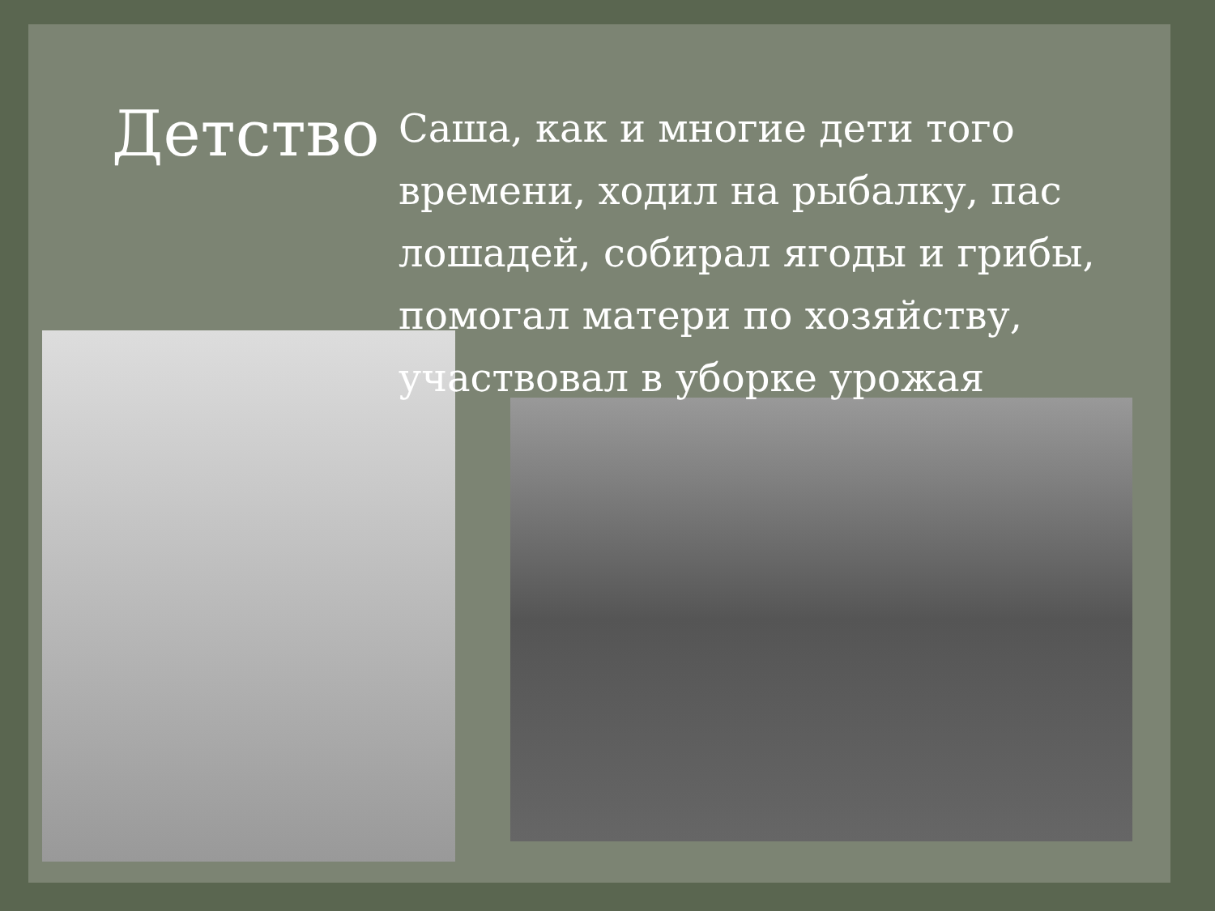Детство
Саша, как и многие дети того времени, ходил на рыбалку, пас лошадей, собирал ягоды и грибы, помогал матери по хозяйству, участвовал в уборке урожая